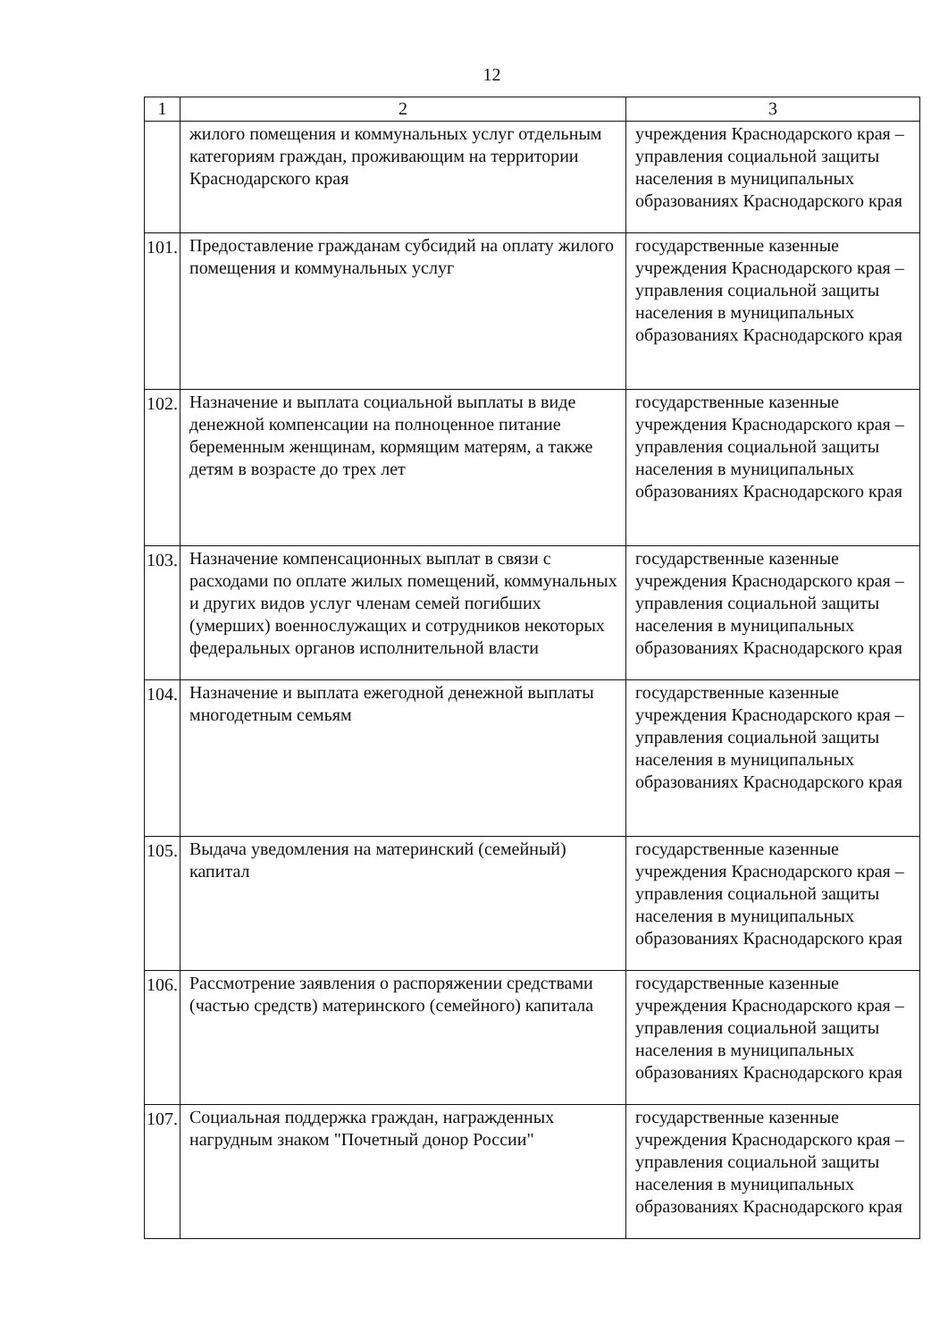12
| 1 | 2 | 3 |
| --- | --- | --- |
| | жилого помещения и коммунальных услуг отдельным категориям граждан, проживающим на территории Краснодарского края | учреждения Краснодарского края – управления социальной защиты населения в муниципальных образованиях Краснодарского края |
| 101. | Предоставление гражданам субсидий на оплату жилого помещения и коммунальных услуг | государственные казенные учреждения Краснодарского края – управления социальной защиты населения в муниципальных образованиях Краснодарского края |
| 102. | Назначение и выплата социальной выплаты в виде денежной компенсации на полноценное питание беременным женщинам, кормящим матерям, а также детям в возрасте до трех лет | государственные казенные учреждения Краснодарского края – управления социальной защиты населения в муниципальных образованиях Краснодарского края |
| 103. | Назначение компенсационных выплат в связи с расходами по оплате жилых помещений, коммунальных и других видов услуг членам семей погибших (умерших) военнослужащих и сотрудников некоторых федеральных органов исполнительной власти | государственные казенные учреждения Краснодарского края – управления социальной защиты населения в муниципальных образованиях Краснодарского края |
| 104. | Назначение и выплата ежегодной денежной выплаты многодетным семьям | государственные казенные учреждения Краснодарского края – управления социальной защиты населения в муниципальных образованиях Краснодарского края |
| 105. | Выдача уведомления на материнский (семейный) капитал | государственные казенные учреждения Краснодарского края – управления социальной защиты населения в муниципальных образованиях Краснодарского края |
| 106. | Рассмотрение заявления о распоряжении средствами (частью средств) материнского (семейного) капитала | государственные казенные учреждения Краснодарского края – управления социальной защиты населения в муниципальных образованиях Краснодарского края |
| 107. | Социальная поддержка граждан, награжденных нагрудным знаком "Почетный донор России" | государственные казенные учреждения Краснодарского края – управления социальной защиты населения в муниципальных образованиях Краснодарского края |